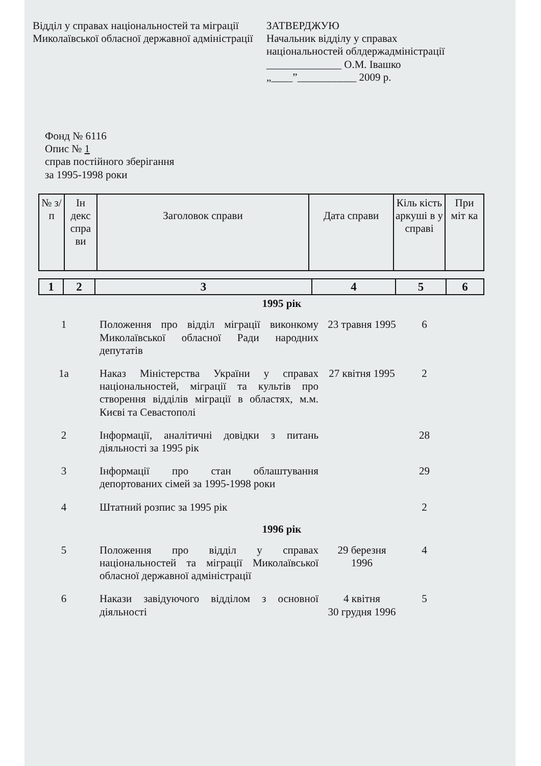Відділ у справах національностей та міграції Миколаївської обласної державної адміністрації
ЗАТВЕРДЖУЮ
Начальник відділу у справах
національностей облдержадміністрації
______________ О.М. Івашко
„____”___________ 2009 р.
Фонд № 6116
Опис № 1
справ постійного зберігання
за 1995-1998 роки
| № з/п | Ін декс спра ви | Заголовок справи | Дата справи | Кіль кість аркуші в у справі | При міт ка |
| 1 | 2 | 3 | 4 | 5 | 6 |
| 1995 рік | | | | |
| 1 | Положення про відділ міграції виконкому Миколаївської обласної Ради народних депутатів | 23 травня 1995 | 6 | |
| 1а | Наказ Міністерства України у справах національностей, міграції та культів про створення відділів міграції в областях, м.м. Києві та Севастополі | 27 квітня 1995 | 2 | |
| 2 | Інформації, аналітичні довідки з питань діяльності за 1995 рік | | 28 | |
| 3 | Інформації про стан облаштування депортованих сімей за 1995-1998 роки | | 29 | |
| 4 | Штатний розпис за 1995 рік | | 2 | |
| 1996 рік | | | | |
| 5 | Положення про відділ у справах національностей та міграції Миколаївської обласної державної адміністрації | 29 березня 1996 | 4 | |
| 6 | Накази завідуючого відділом з основної діяльності | 4 квітня 30 грудня 1996 | 5 | |